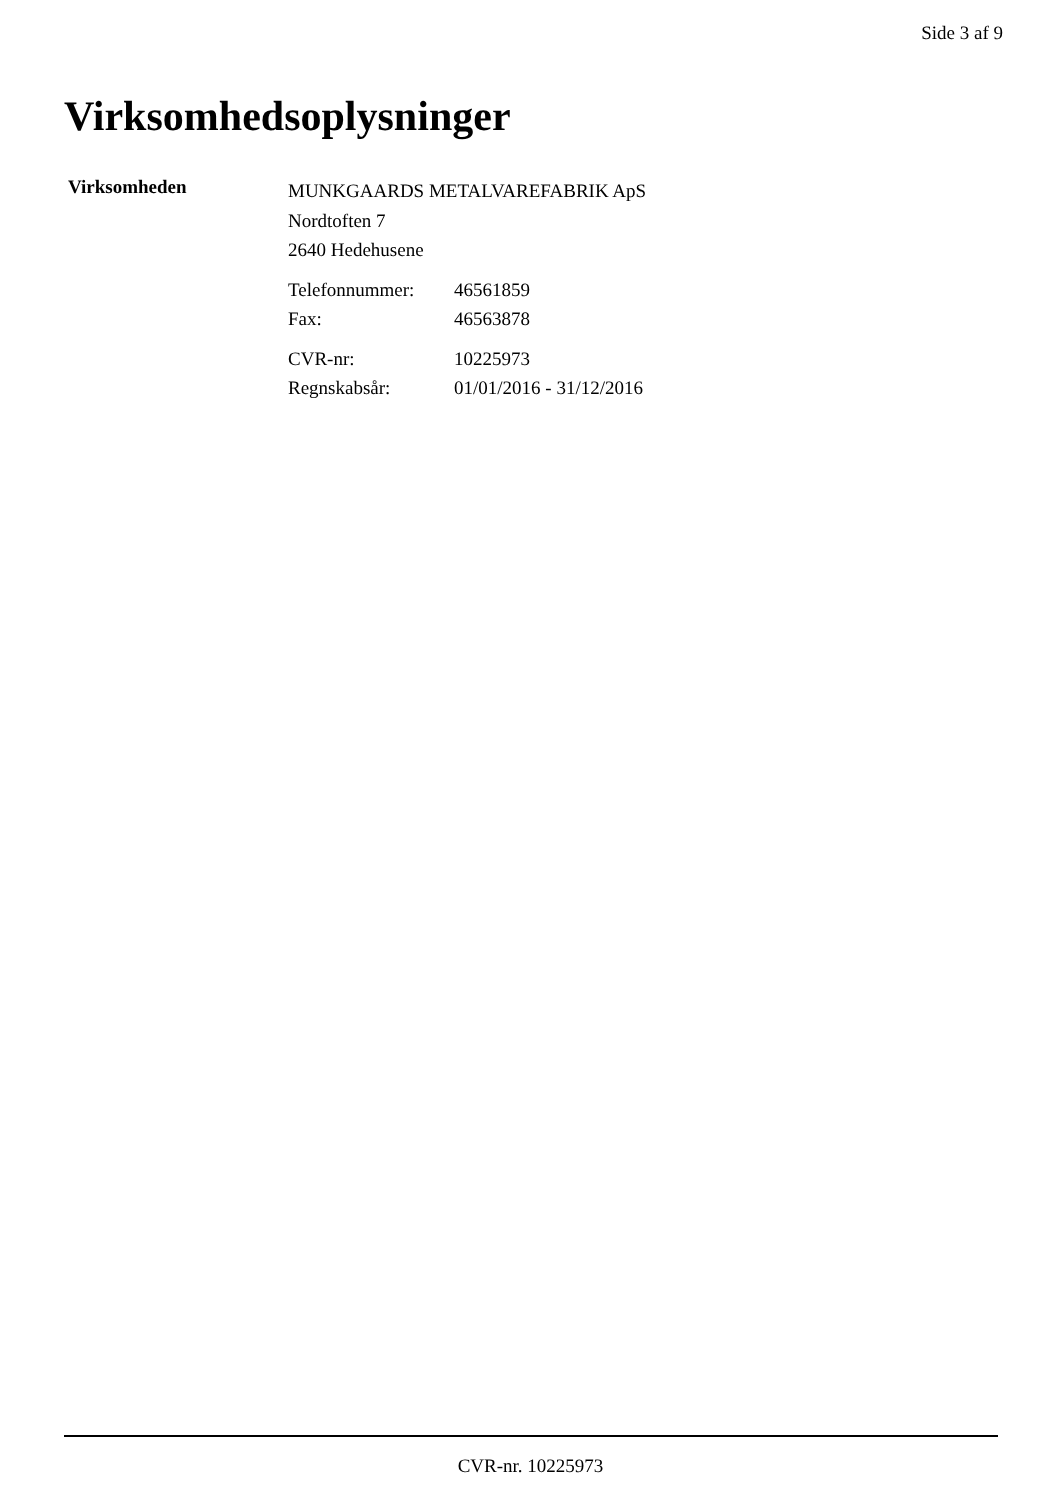Side 3 af 9
Virksomhedsoplysninger
Virksomheden
MUNKGAARDS METALVAREFABRIK ApS
Nordtoften 7
2640 Hedehusene
Telefonnummer: 46561859
Fax: 46563878
CVR-nr: 10225973
Regnskabsår: 01/01/2016 - 31/12/2016
CVR-nr. 10225973